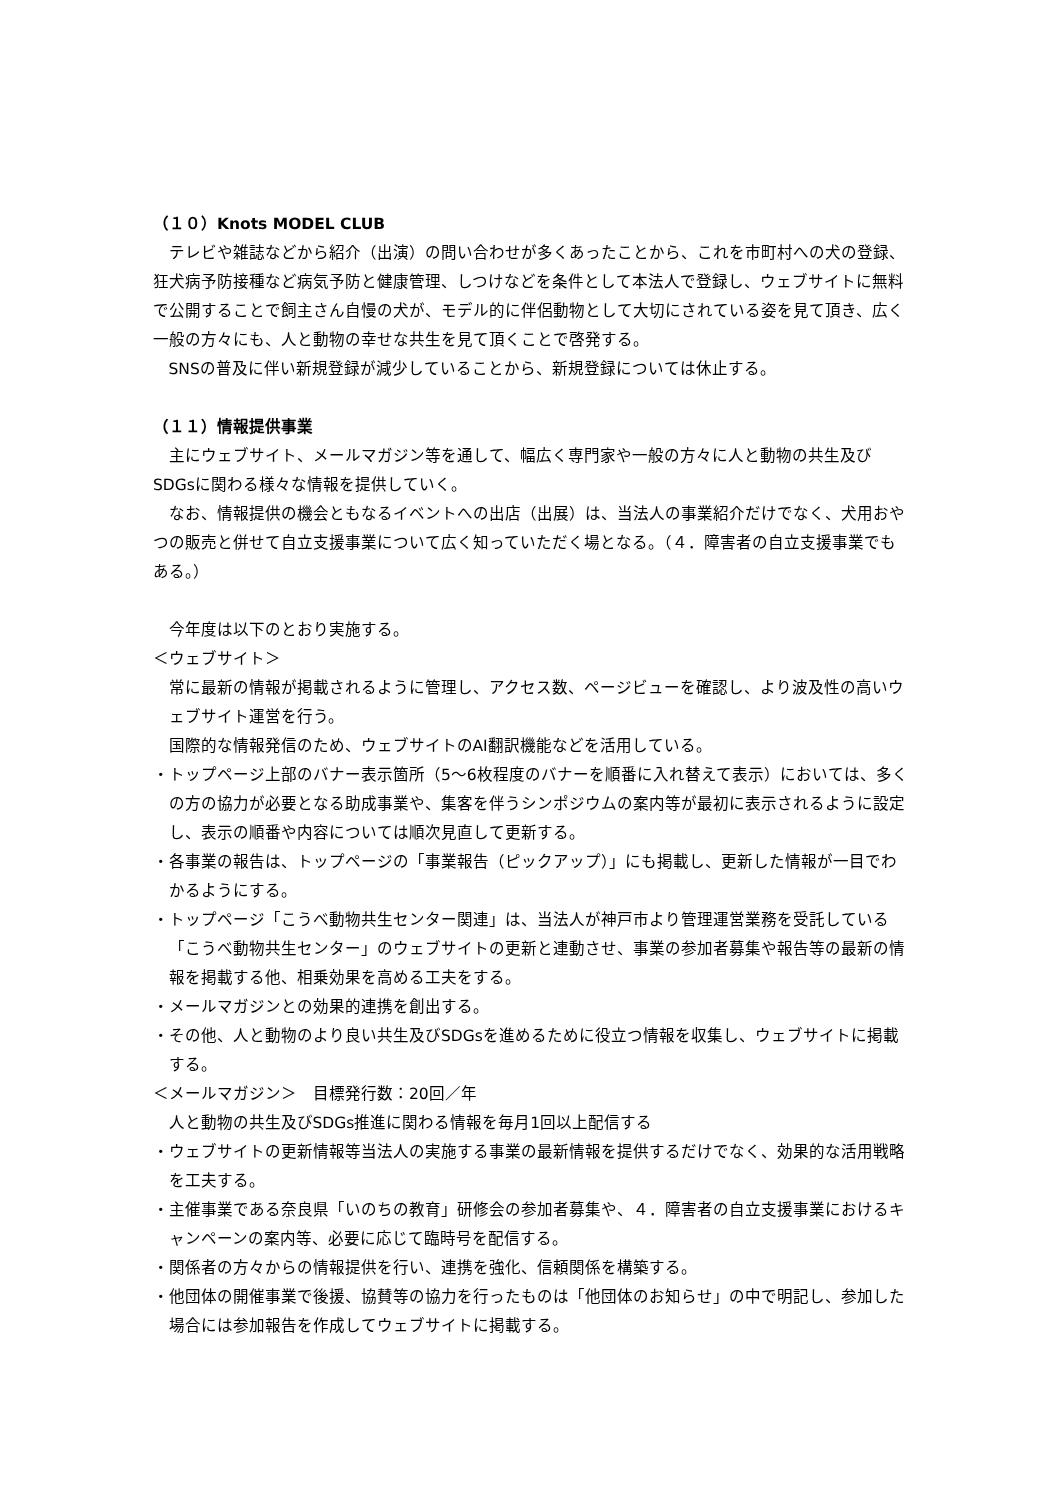（１０）Knots MODEL CLUB
テレビや雑誌などから紹介（出演）の問い合わせが多くあったことから、これを市町村への犬の登録、狂犬病予防接種など病気予防と健康管理、しつけなどを条件として本法人で登録し、ウェブサイトに無料で公開することで飼主さん自慢の犬が、モデル的に伴侶動物として大切にされている姿を見て頂き、広く一般の方々にも、人と動物の幸せな共生を見て頂くことで啓発する。
SNSの普及に伴い新規登録が減少していることから、新規登録については休止する。
（１１）情報提供事業
主にウェブサイト、メールマガジン等を通して、幅広く専門家や一般の方々に人と動物の共生及びSDGsに関わる様々な情報を提供していく。
なお、情報提供の機会ともなるイベントへの出店（出展）は、当法人の事業紹介だけでなく、犬用おやつの販売と併せて自立支援事業について広く知っていただく場となる。（４．障害者の自立支援事業でもある。）
今年度は以下のとおり実施する。
＜ウェブサイト＞
常に最新の情報が掲載されるように管理し、アクセス数、ページビューを確認し、より波及性の高いウェブサイト運営を行う。
国際的な情報発信のため、ウェブサイトのAI翻訳機能などを活用している。
・トップページ上部のバナー表示箇所（5～6枚程度のバナーを順番に入れ替えて表示）においては、多くの方の協力が必要となる助成事業や、集客を伴うシンポジウムの案内等が最初に表示されるように設定し、表示の順番や内容については順次見直して更新する。
・各事業の報告は、トップページの「事業報告（ピックアップ）」にも掲載し、更新した情報が一目でわかるようにする。
・トップページ「こうべ動物共生センター関連」は、当法人が神戸市より管理運営業務を受託している「こうべ動物共生センター」のウェブサイトの更新と連動させ、事業の参加者募集や報告等の最新の情報を掲載する他、相乗効果を高める工夫をする。
・メールマガジンとの効果的連携を創出する。
・その他、人と動物のより良い共生及びSDGsを進めるために役立つ情報を収集し、ウェブサイトに掲載する。
＜メールマガジン＞　目標発行数：20回／年
人と動物の共生及びSDGs推進に関わる情報を毎月1回以上配信する
・ウェブサイトの更新情報等当法人の実施する事業の最新情報を提供するだけでなく、効果的な活用戦略を工夫する。
・主催事業である奈良県「いのちの教育」研修会の参加者募集や、４．障害者の自立支援事業におけるキャンペーンの案内等、必要に応じて臨時号を配信する。
・関係者の方々からの情報提供を行い、連携を強化、信頼関係を構築する。
・他団体の開催事業で後援、協賛等の協力を行ったものは「他団体のお知らせ」の中で明記し、参加した場合には参加報告を作成してウェブサイトに掲載する。